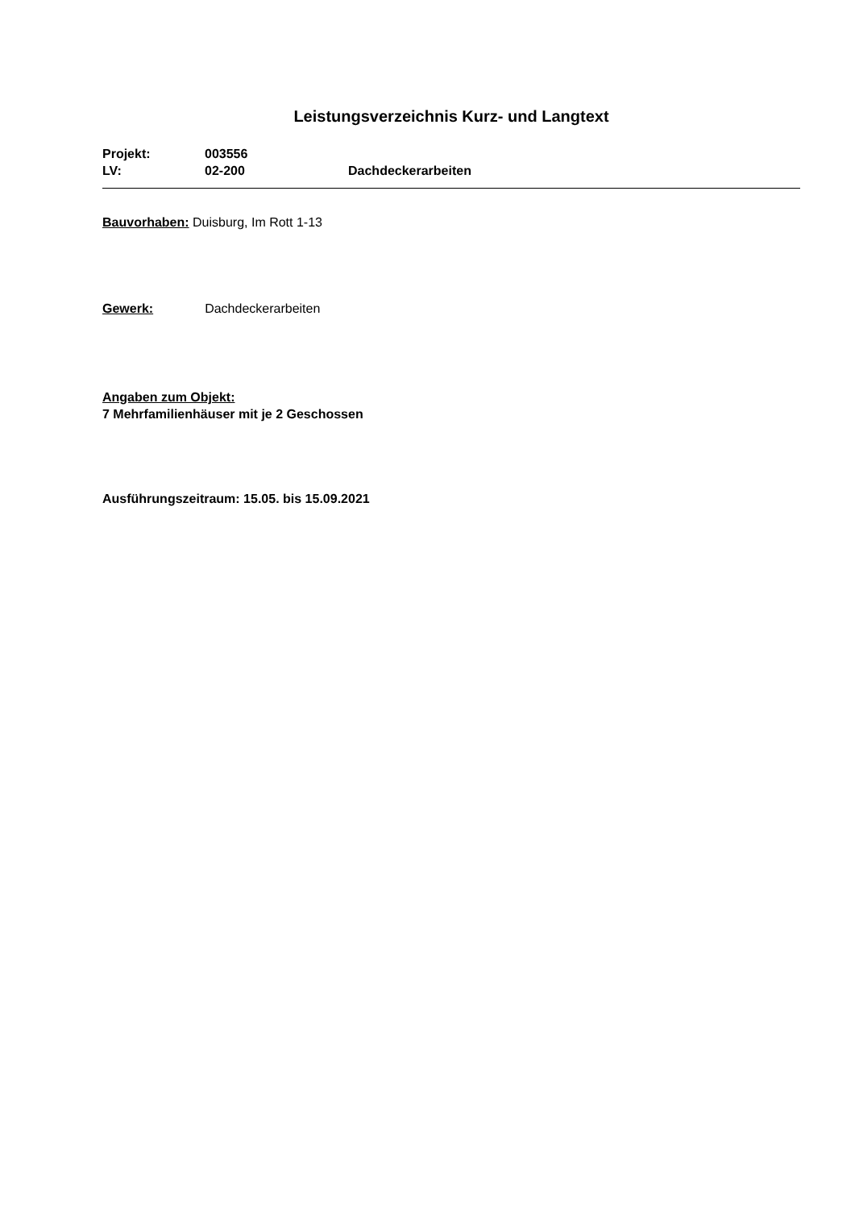Leistungsverzeichnis Kurz- und Langtext
Projekt: 003556
LV: 02-200 Dachdeckerarbeiten
Bauvorhaben: Duisburg, Im Rott 1-13
Gewerk: Dachdeckerarbeiten
Angaben zum Objekt:
7 Mehrfamilienhäuser mit je 2 Geschossen
Ausführungszeitraum: 15.05. bis 15.09.2021